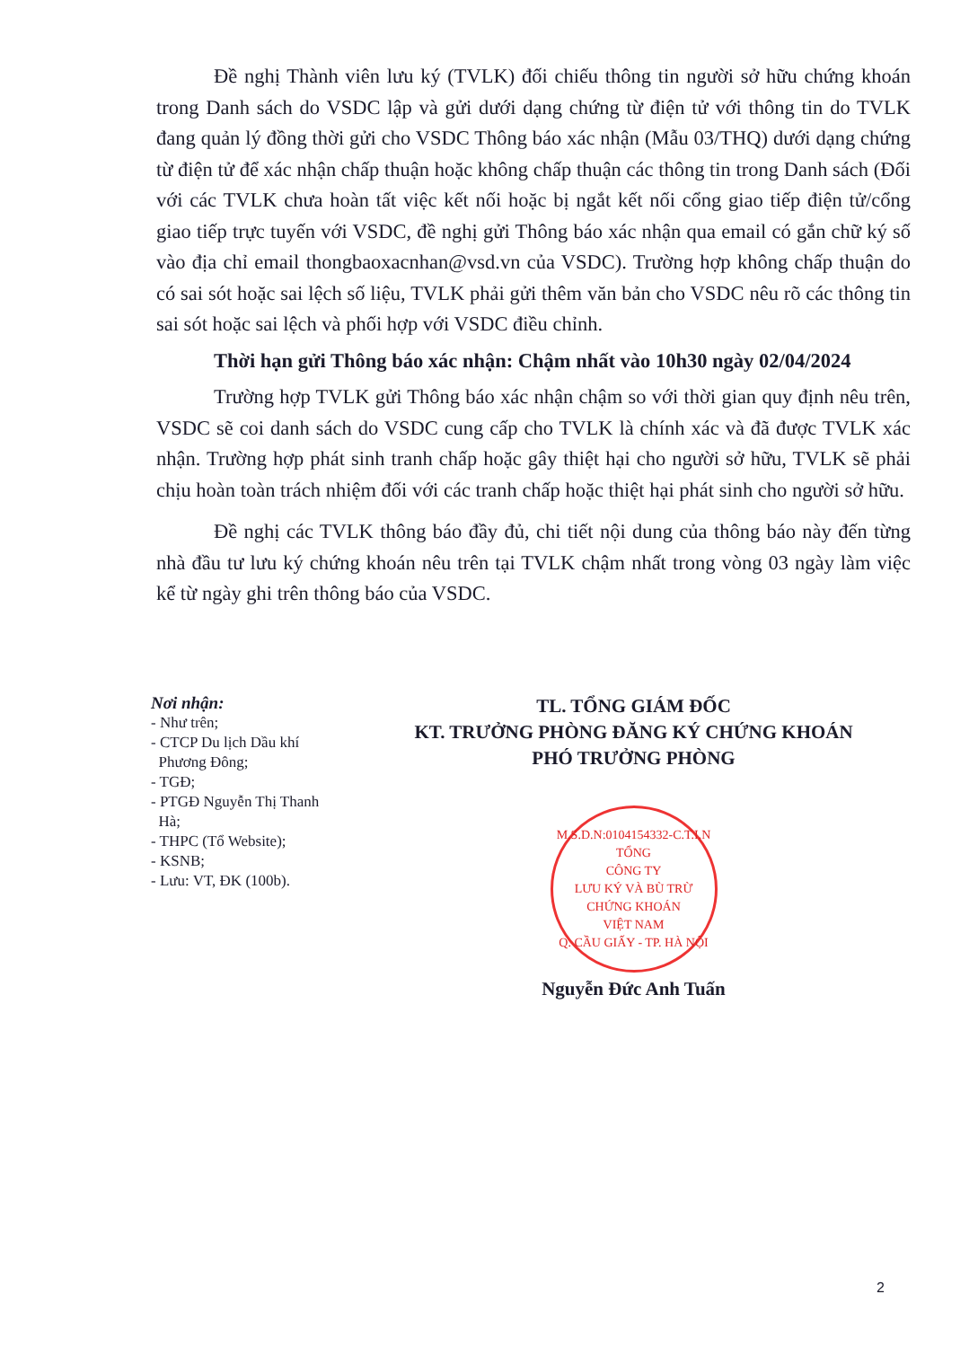Đề nghị Thành viên lưu ký (TVLK) đối chiếu thông tin người sở hữu chứng khoán trong Danh sách do VSDC lập và gửi dưới dạng chứng từ điện tử với thông tin do TVLK đang quản lý đồng thời gửi cho VSDC Thông báo xác nhận (Mẫu 03/THQ) dưới dạng chứng từ điện tử để xác nhận chấp thuận hoặc không chấp thuận các thông tin trong Danh sách (Đối với các TVLK chưa hoàn tất việc kết nối hoặc bị ngắt kết nối cổng giao tiếp điện tử/cổng giao tiếp trực tuyến với VSDC, đề nghị gửi Thông báo xác nhận qua email có gắn chữ ký số vào địa chỉ email thongbaoxacnhan@vsd.vn của VSDC). Trường hợp không chấp thuận do có sai sót hoặc sai lệch số liệu, TVLK phải gửi thêm văn bản cho VSDC nêu rõ các thông tin sai sót hoặc sai lệch và phối hợp với VSDC điều chỉnh.
Thời hạn gửi Thông báo xác nhận: Chậm nhất vào 10h30 ngày 02/04/2024
Trường hợp TVLK gửi Thông báo xác nhận chậm so với thời gian quy định nêu trên, VSDC sẽ coi danh sách do VSDC cung cấp cho TVLK là chính xác và đã được TVLK xác nhận. Trường hợp phát sinh tranh chấp hoặc gây thiệt hại cho người sở hữu, TVLK sẽ phải chịu hoàn toàn trách nhiệm đối với các tranh chấp hoặc thiệt hại phát sinh cho người sở hữu.
Đề nghị các TVLK thông báo đầy đủ, chi tiết nội dung của thông báo này đến từng nhà đầu tư lưu ký chứng khoán nêu trên tại TVLK chậm nhất trong vòng 03 ngày làm việc kể từ ngày ghi trên thông báo của VSDC.
Nơi nhận:
- Như trên;
- CTCP Du lịch Dầu khí
Phương Đông;
- TGĐ;
- PTGĐ Nguyễn Thị Thanh
Hà;
- THPC (Tổ Website);
- KSNB;
- Lưu: VT, ĐK (100b).
TL. TỔNG GIÁM ĐỐC
KT. TRƯỞNG PHÒNG ĐĂNG KÝ CHỨNG KHOÁN
PHÓ TRƯỞNG PHÒNG
M.S.D.N:0104154332-C.T.I.N
TỔNG
CÔNG TY
LƯU KÝ VÀ BÙ TRỪ
CHỨNG KHOÁN
VIỆT NAM
Q. CẦU GIẤY - TP. HÀ NỘI
Nguyễn Đức Anh Tuấn
2